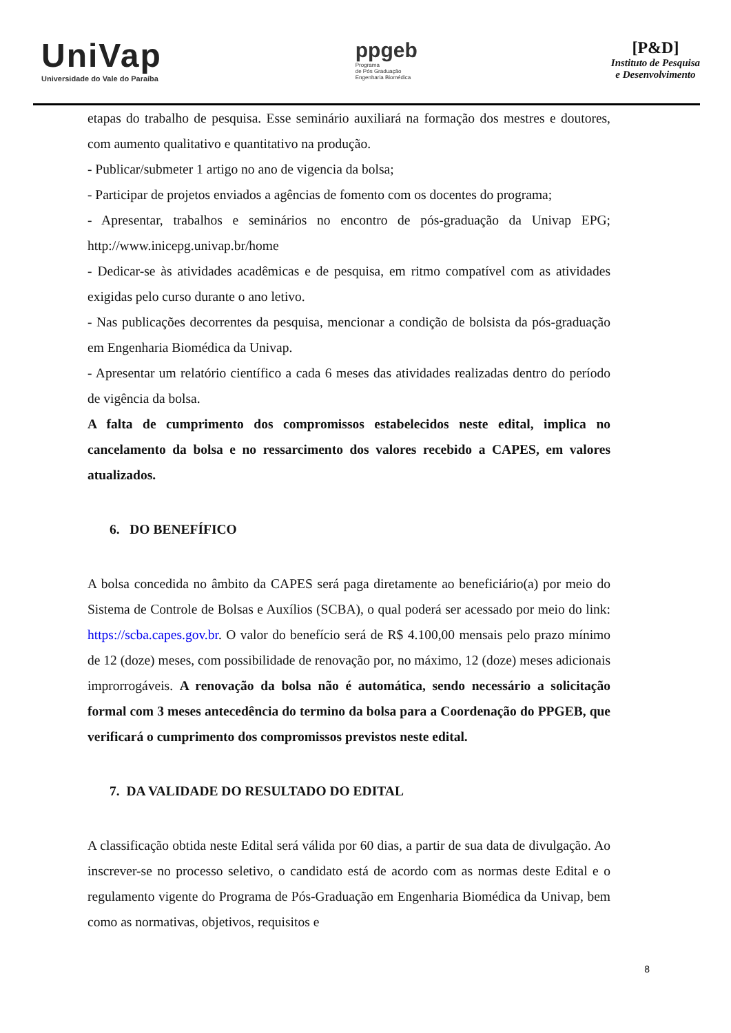UniVap
Universidade do Vale do Paraíba
ppgeb
Programa
de Pós Graduação
Engenharia Biomédica
[P&D]
Instituto de Pesquisa
e Desenvolvimento
etapas do trabalho de pesquisa. Esse seminário auxiliará na formação dos mestres e doutores, com aumento qualitativo e quantitativo na produção.
- Publicar/submeter 1 artigo no ano de vigencia da bolsa;
- Participar de projetos enviados a agências de fomento com os docentes do programa;
- Apresentar, trabalhos e seminários no encontro de pós-graduação da Univap EPG; http://www.inicepg.univap.br/home
- Dedicar-se às atividades acadêmicas e de pesquisa, em ritmo compatível com as atividades exigidas pelo curso durante o ano letivo.
- Nas publicações decorrentes da pesquisa, mencionar a condição de bolsista da pós-graduação em Engenharia Biomédica da Univap.
- Apresentar um relatório científico a cada 6 meses das atividades realizadas dentro do período de vigência da bolsa.
A falta de cumprimento dos compromissos estabelecidos neste edital, implica no cancelamento da bolsa e no ressarcimento dos valores recebido a CAPES, em valores atualizados.
6. DO BENEFÍFICO
A bolsa concedida no âmbito da CAPES será paga diretamente ao beneficiário(a) por meio do Sistema de Controle de Bolsas e Auxílios (SCBA), o qual poderá ser acessado por meio do link: https://scba.capes.gov.br. O valor do benefício será de R$ 4.100,00 mensais pelo prazo mínimo de 12 (doze) meses, com possibilidade de renovação por, no máximo, 12 (doze) meses adicionais improrrogáveis. A renovação da bolsa não é automática, sendo necessário a solicitação formal com 3 meses antecedência do termino da bolsa para a Coordenação do PPGEB, que verificará o cumprimento dos compromissos previstos neste edital.
7. DA VALIDADE DO RESULTADO DO EDITAL
A classificação obtida neste Edital será válida por 60 dias, a partir de sua data de divulgação. Ao inscrever-se no processo seletivo, o candidato está de acordo com as normas deste Edital e o regulamento vigente do Programa de Pós-Graduação em Engenharia Biomédica da Univap, bem como as normativas, objetivos, requisitos e
8